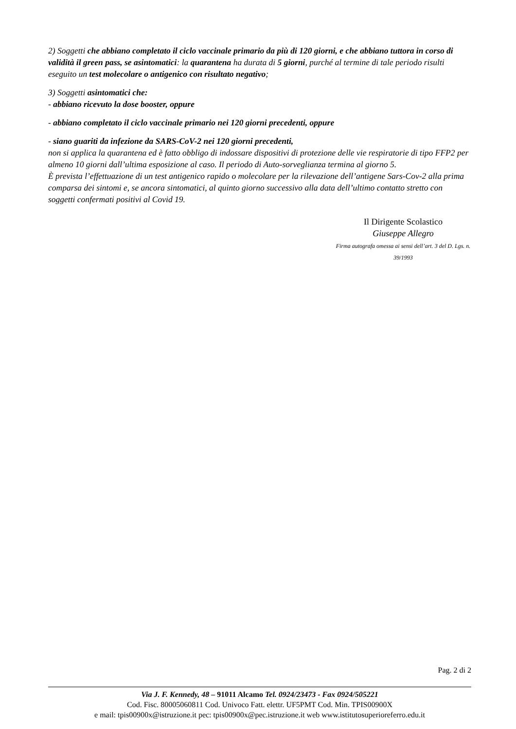2) Soggetti che abbiano completato il ciclo vaccinale primario da più di 120 giorni, e che abbiano tuttora in corso di validità il green pass, se asintomatici: la quarantena ha durata di 5 giorni, purché al termine di tale periodo risulti eseguito un test molecolare o antigenico con risultato negativo;
3) Soggetti asintomatici che:
- abbiano ricevuto la dose booster, oppure
- abbiano completato il ciclo vaccinale primario nei 120 giorni precedenti, oppure
- siano guariti da infezione da SARS-CoV-2 nei 120 giorni precedenti,
non si applica la quarantena ed è fatto obbligo di indossare dispositivi di protezione delle vie respiratorie di tipo FFP2 per almeno 10 giorni dall’ultima esposizione al caso. Il periodo di Auto-sorveglianza termina al giorno 5.
È prevista l’effettuazione di un test antigenico rapido o molecolare per la rilevazione dell’antigene Sars-Cov-2 alla prima comparsa dei sintomi e, se ancora sintomatici, al quinto giorno successivo alla data dell’ultimo contatto stretto con soggetti confermati positivi al Covid 19.
Il Dirigente Scolastico
Giuseppe Allegro
Firma autografa omessa ai sensi dell’art. 3 del D. Lgs. n. 39/1993
Pag. 2 di 2
Via J. F. Kennedy, 48 – 91011 Alcamo Tel. 0924/23473 - Fax 0924/505221
Cod. Fisc. 80005060811 Cod. Univoco Fatt. elettr. UF5PMT Cod. Min. TPIS00900X
e mail: tpis00900x@istruzione.it pec: tpis00900x@pec.istruzione.it web www.istitutosuperioreferro.edu.it